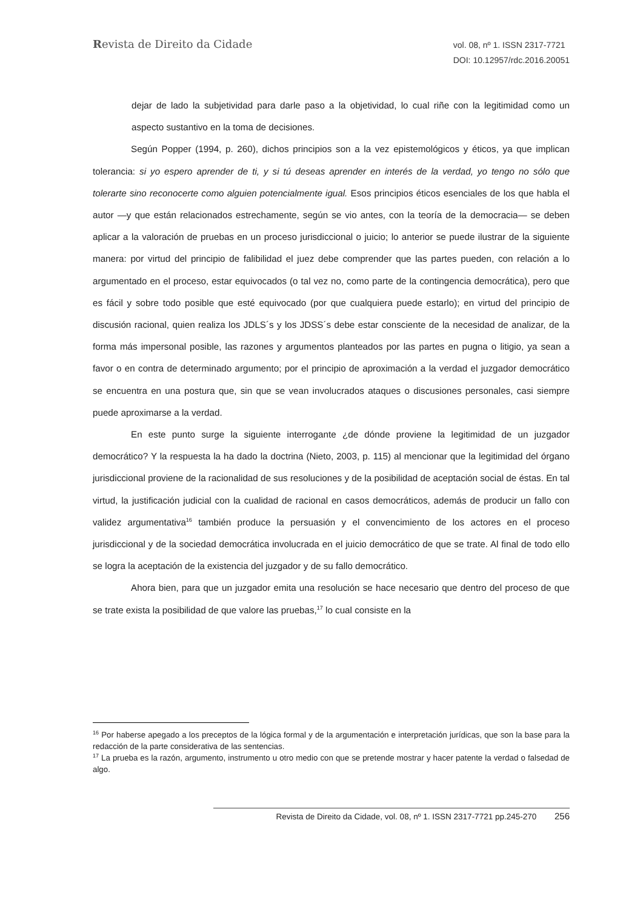Revista de Direito da Cidade
vol. 08, nº 1. ISSN 2317-7721
DOI: 10.12957/rdc.2016.20051
dejar de lado la subjetividad para darle paso a la objetividad, lo cual riñe con la legitimidad como un aspecto sustantivo en la toma de decisiones.
Según Popper (1994, p. 260), dichos principios son a la vez epistemológicos y éticos, ya que implican tolerancia: si yo espero aprender de ti, y si tú deseas aprender en interés de la verdad, yo tengo no sólo que tolerarte sino reconocerte como alguien potencialmente igual. Esos principios éticos esenciales de los que habla el autor —y que están relacionados estrechamente, según se vio antes, con la teoría de la democracia— se deben aplicar a la valoración de pruebas en un proceso jurisdiccional o juicio; lo anterior se puede ilustrar de la siguiente manera: por virtud del principio de falibilidad el juez debe comprender que las partes pueden, con relación a lo argumentado en el proceso, estar equivocados (o tal vez no, como parte de la contingencia democrática), pero que es fácil y sobre todo posible que esté equivocado (por que cualquiera puede estarlo); en virtud del principio de discusión racional, quien realiza los JDLS´s y los JDSS´s debe estar consciente de la necesidad de analizar, de la forma más impersonal posible, las razones y argumentos planteados por las partes en pugna o litigio, ya sean a favor o en contra de determinado argumento; por el principio de aproximación a la verdad el juzgador democrático se encuentra en una postura que, sin que se vean involucrados ataques o discusiones personales, casi siempre puede aproximarse a la verdad.
En este punto surge la siguiente interrogante ¿de dónde proviene la legitimidad de un juzgador democrático? Y la respuesta la ha dado la doctrina (Nieto, 2003, p. 115) al mencionar que la legitimidad del órgano jurisdiccional proviene de la racionalidad de sus resoluciones y de la posibilidad de aceptación social de éstas. En tal virtud, la justificación judicial con la cualidad de racional en casos democráticos, además de producir un fallo con validez argumentativa<sup>16</sup> también produce la persuasión y el convencimiento de los actores en el proceso jurisdiccional y de la sociedad democrática involucrada en el juicio democrático de que se trate. Al final de todo ello se logra la aceptación de la existencia del juzgador y de su fallo democrático.
Ahora bien, para que un juzgador emita una resolución se hace necesario que dentro del proceso de que se trate exista la posibilidad de que valore las pruebas,<sup>17</sup> lo cual consiste en la
<sup>16</sup> Por haberse apegado a los preceptos de la lógica formal y de la argumentación e interpretación jurídicas, que son la base para la redacción de la parte considerativa de las sentencias.
<sup>17</sup> La prueba es la razón, argumento, instrumento u otro medio con que se pretende mostrar y hacer patente la verdad o falsedad de algo.
Revista de Direito da Cidade, vol. 08, nº 1. ISSN 2317-7721 pp.245-270 256